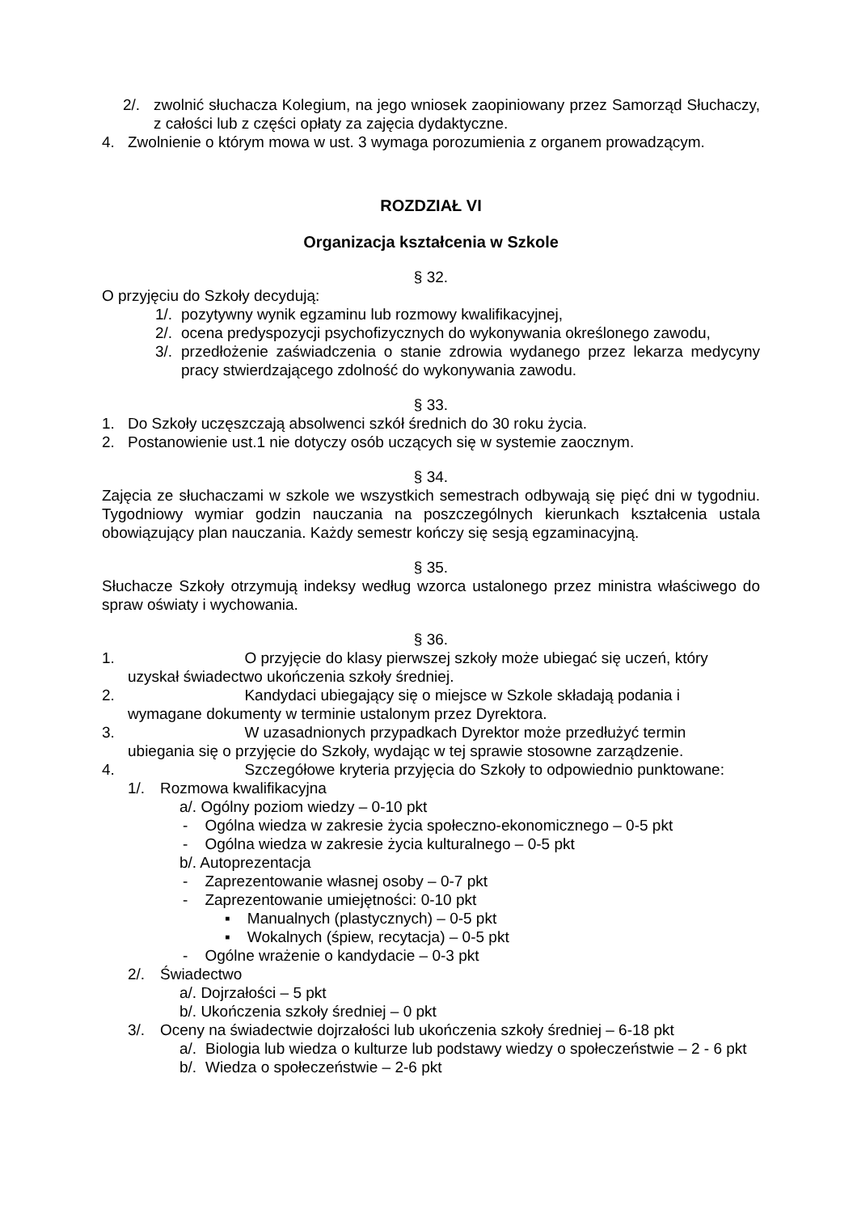2/. zwolnić słuchacza Kolegium, na jego wniosek zaopiniowany przez Samorząd Słuchaczy, z całości lub z części opłaty za zajęcia dydaktyczne.
4. Zwolnienie o którym mowa w ust. 3 wymaga porozumienia z organem prowadzącym.
ROZDZIAŁ VI
Organizacja kształcenia w Szkole
§ 32.
O przyjęciu do Szkoły decydują:
1/. pozytywny wynik egzaminu lub rozmowy kwalifikacyjnej,
2/. ocena predyspozycji psychofizycznych do wykonywania określonego zawodu,
3/. przedłożenie zaświadczenia o stanie zdrowia wydanego przez lekarza medycyny pracy stwierdzającego zdolność do wykonywania zawodu.
§ 33.
1. Do Szkoły uczęszczają absolwenci szkół średnich do 30 roku życia.
2. Postanowienie ust.1 nie dotyczy osób uczących się w systemie zaocznym.
§ 34.
Zajęcia ze słuchaczami w szkole we wszystkich semestrach odbywają się pięć dni w tygodniu. Tygodniowy wymiar godzin nauczania na poszczególnych kierunkach kształcenia ustala obowiązujący plan nauczania. Każdy semestr kończy się sesją egzaminacyjną.
§ 35.
Słuchacze Szkoły otrzymują indeksy według wzorca ustalonego przez ministra właściwego do spraw oświaty i wychowania.
§ 36.
1. O przyjęcie do klasy pierwszej szkoły może ubiegać się uczeń, który
uzyskał świadectwo ukończenia szkoły średniej.
2. Kandydaci ubiegający się o miejsce w Szkole składają podania i
wymagane dokumenty w terminie ustalonym przez Dyrektora.
3. W uzasadnionych przypadkach Dyrektor może przedłużyć termin
ubiegania się o przyjęcie do Szkoły, wydając w tej sprawie stosowne zarządzenie.
4. Szczegółowe kryteria przyjęcia do Szkoły to odpowiednio punktowane:
1/. Rozmowa kwalifikacyjna
a/. Ogólny poziom wiedzy – 0-10 pkt
- Ogólna wiedza w zakresie życia społeczno-ekonomicznego – 0-5 pkt
- Ogólna wiedza w zakresie życia kulturalnego – 0-5 pkt
b/. Autoprezentacja
- Zaprezentowanie własnej osoby – 0-7 pkt
- Zaprezentowanie umiejętności: 0-10 pkt
▪ Manualnych (plastycznych) – 0-5 pkt
▪ Wokalnych (śpiew, recytacja) – 0-5 pkt
- Ogólne wrażenie o kandydacie – 0-3 pkt
2/. Świadectwo
a/. Dojrzałości – 5 pkt
b/. Ukończenia szkoły średniej – 0 pkt
3/. Oceny na świadectwie dojrzałości lub ukończenia szkoły średniej – 6-18 pkt
a/. Biologia lub wiedza o kulturze lub podstawy wiedzy o społeczeństwie – 2 - 6 pkt
b/. Wiedza o społeczeństwie – 2-6 pkt